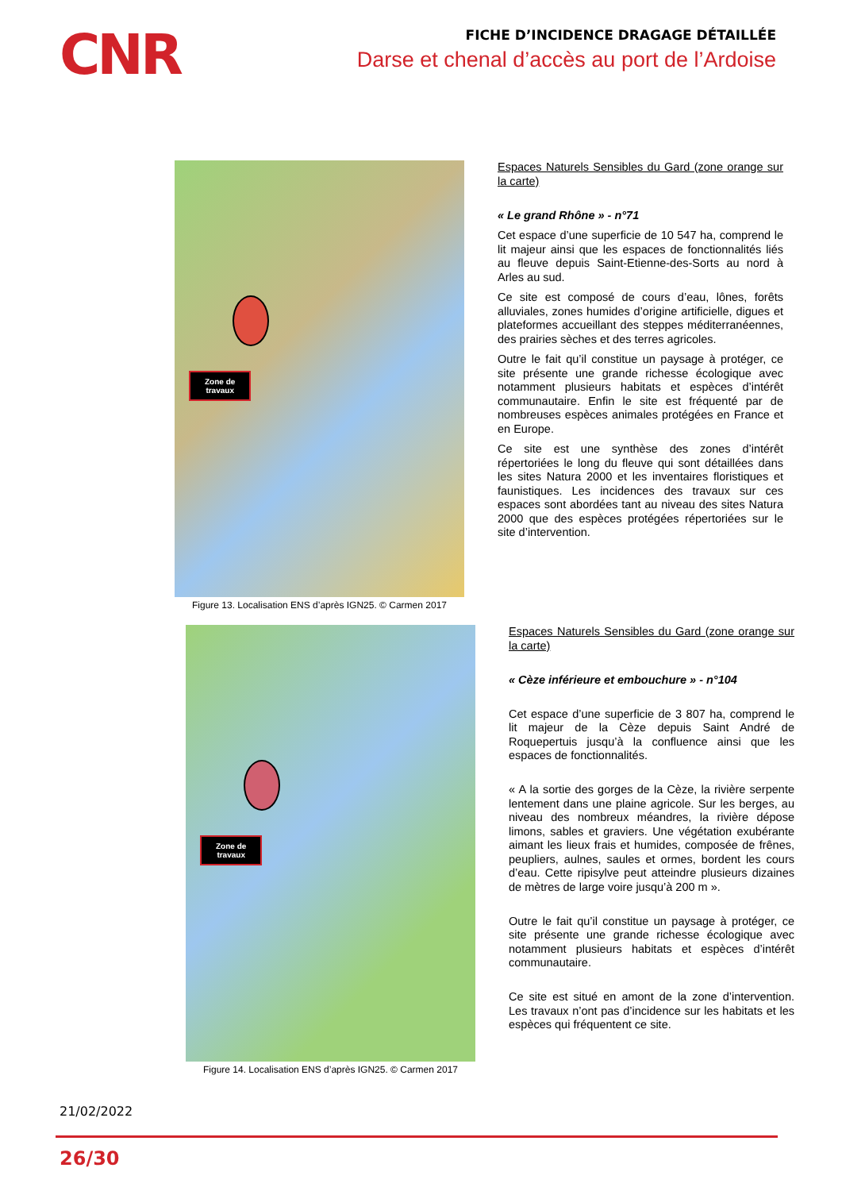CNR
FICHE D’INCIDENCE DRAGAGE DÉTAILLÉE
Darse et chenal d’accès au port de l’Ardoise
Zone de
travaux
Figure 13. Localisation ENS d’après IGN25. © Carmen 2017
Espaces Naturels Sensibles du Gard (zone orange sur la carte)
« Le grand Rhône » - n°71
Cet espace d’une superficie de 10 547 ha, comprend le lit majeur ainsi que les espaces de fonctionnalités liés au fleuve depuis Saint-Etienne-des-Sorts au nord à Arles au sud.
Ce site est composé de cours d’eau, lônes, forêts alluviales, zones humides d’origine artificielle, digues et plateformes accueillant des steppes méditerranéennes, des prairies sèches et des terres agricoles.
Outre le fait qu’il constitue un paysage à protéger, ce site présente une grande richesse écologique avec notamment plusieurs habitats et espèces d’intérêt communautaire. Enfin le site est fréquenté par de nombreuses espèces animales protégées en France et en Europe.
Ce site est une synthèse des zones d’intérêt répertoriées le long du fleuve qui sont détaillées dans les sites Natura 2000 et les inventaires floristiques et faunistiques. Les incidences des travaux sur ces espaces sont abordées tant au niveau des sites Natura 2000 que des espèces protégées répertoriées sur le site d’intervention.
Zone de
travaux
Figure 14. Localisation ENS d’après IGN25. © Carmen 2017
Espaces Naturels Sensibles du Gard (zone orange sur la carte)
« Cèze inférieure et embouchure » - n°104
Cet espace d’une superficie de 3 807 ha, comprend le lit majeur de la Cèze depuis Saint André de Roquepertuis jusqu’à la confluence ainsi que les espaces de fonctionnalités.
« A la sortie des gorges de la Cèze, la rivière serpente lentement dans une plaine agricole. Sur les berges, au niveau des nombreux méandres, la rivière dépose limons, sables et graviers. Une végétation exubérante aimant les lieux frais et humides, composée de frênes, peupliers, aulnes, saules et ormes, bordent les cours d’eau. Cette ripisylve peut atteindre plusieurs dizaines de mètres de large voire jusqu’à 200 m ».
Outre le fait qu’il constitue un paysage à protéger, ce site présente une grande richesse écologique avec notamment plusieurs habitats et espèces d’intérêt communautaire.
Ce site est situé en amont de la zone d’intervention. Les travaux n’ont pas d’incidence sur les habitats et les espèces qui fréquentent ce site.
21/02/2022
26/30